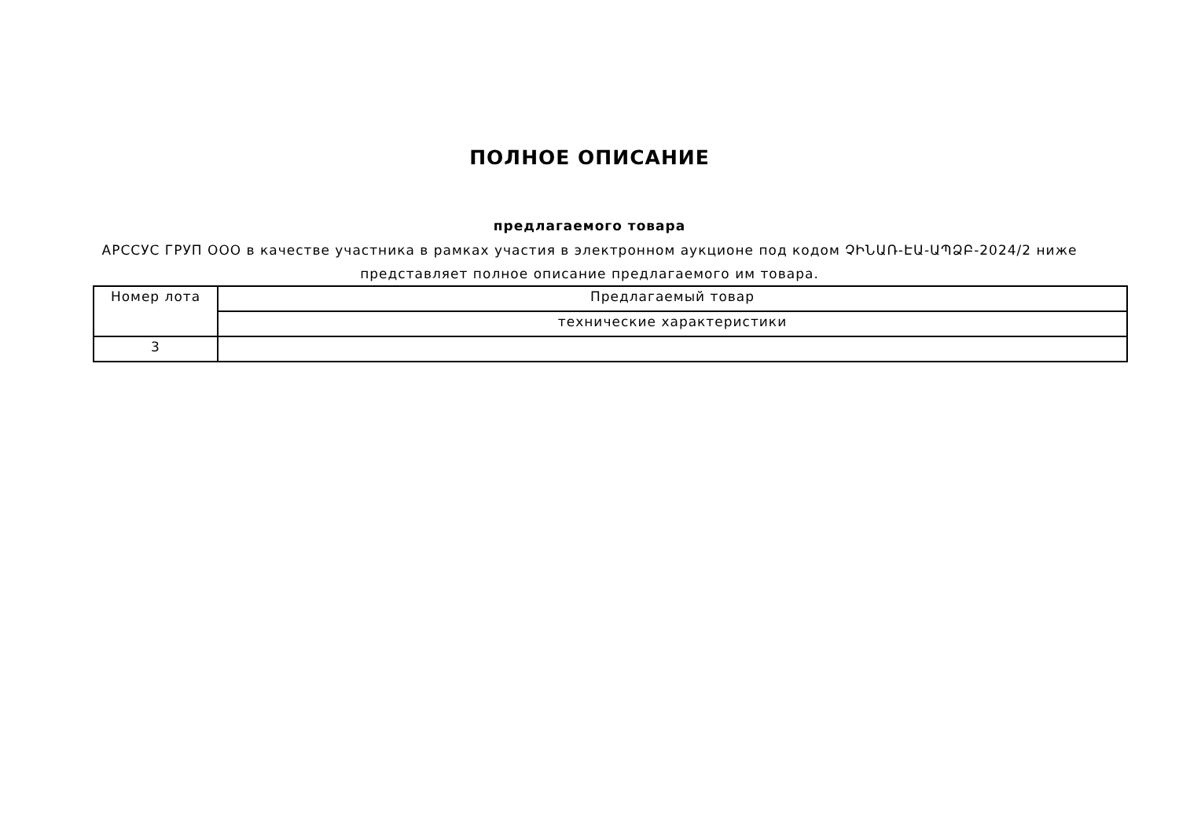ПОЛНОЕ ОПИСАНИЕ
предлагаемого товара
АРССУС ГРУП ООО в качестве участника в рамках участия в электронном аукционе под кодом ՉԻՆԱՌ-ԷԱ-ԱՊՁԲ-2024/2 ниже представляет полное описание предлагаемого им товара.
| Номер лота | Предлагаемый товар |
| | технические характеристики |
| 3 | |